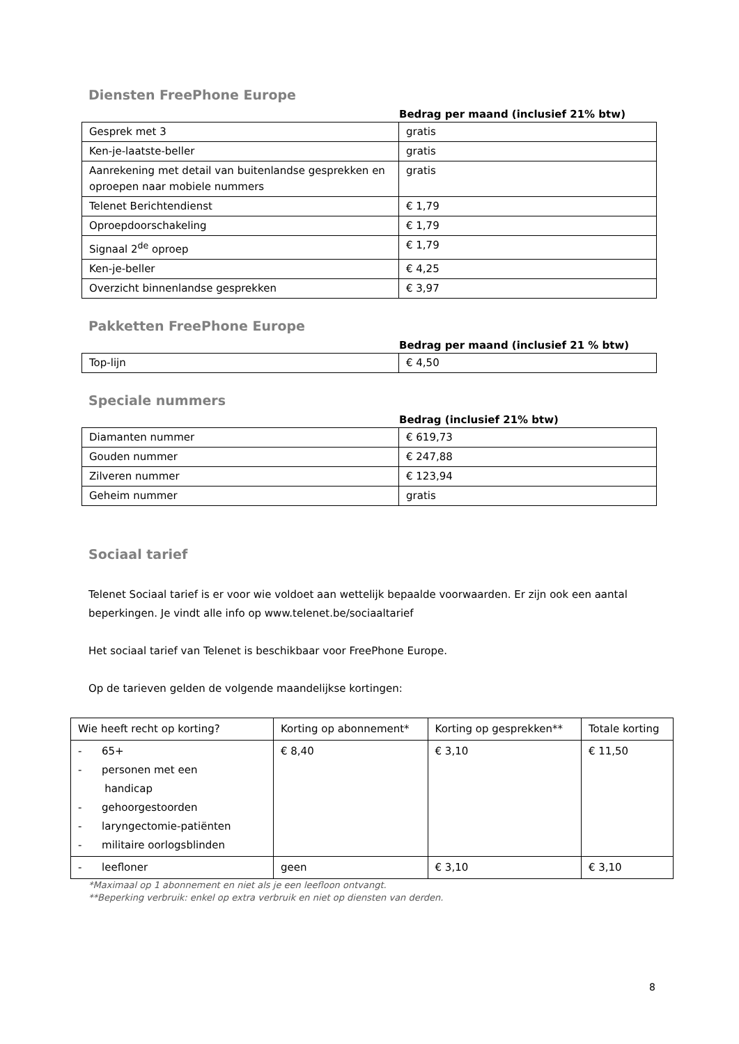Diensten FreePhone Europe
Bedrag per maand (inclusief 21% btw)
| Gesprek met 3 | gratis |
| Ken-je-laatste-beller | gratis |
| Aanrekening met detail van buitenlandse gesprekken en oproepen naar mobiele nummers | gratis |
| Telenet Berichtendienst | € 1,79 |
| Oproepdoorschakeling | € 1,79 |
| Signaal 2<sup>de</sup> oproep | € 1,79 |
| Ken-je-beller | € 4,25 |
| Overzicht binnenlandse gesprekken | € 3,97 |
Pakketten FreePhone Europe
Bedrag per maand (inclusief 21 % btw)
| Top-lijn | € 4,50 |
Speciale nummers
Bedrag (inclusief 21% btw)
| Diamanten nummer | € 619,73 |
| Gouden nummer | € 247,88 |
| Zilveren nummer | € 123,94 |
| Geheim nummer | gratis |
Sociaal tarief
Telenet Sociaal tarief is er voor wie voldoet aan wettelijk bepaalde voorwaarden. Er zijn ook een aantal beperkingen. Je vindt alle info op www.telenet.be/sociaaltarief
Het sociaal tarief van Telenet is beschikbaar voor FreePhone Europe.
Op de tarieven gelden de volgende maandelijkse kortingen:
| Wie heeft recht op korting? | Korting op abonnement* | Korting op gesprekken** | Totale korting |
| - 65+ - personen met een handicap - gehoorgestoorden - laryngectomie-patiënten - militaire oorlogsblinden | € 8,40 | € 3,10 | € 11,50 |
| - leefloner | geen | € 3,10 | € 3,10 |
*Maximaal op 1 abonnement en niet als je een leefloon ontvangt.
**Beperking verbruik: enkel op extra verbruik en niet op diensten van derden.
8